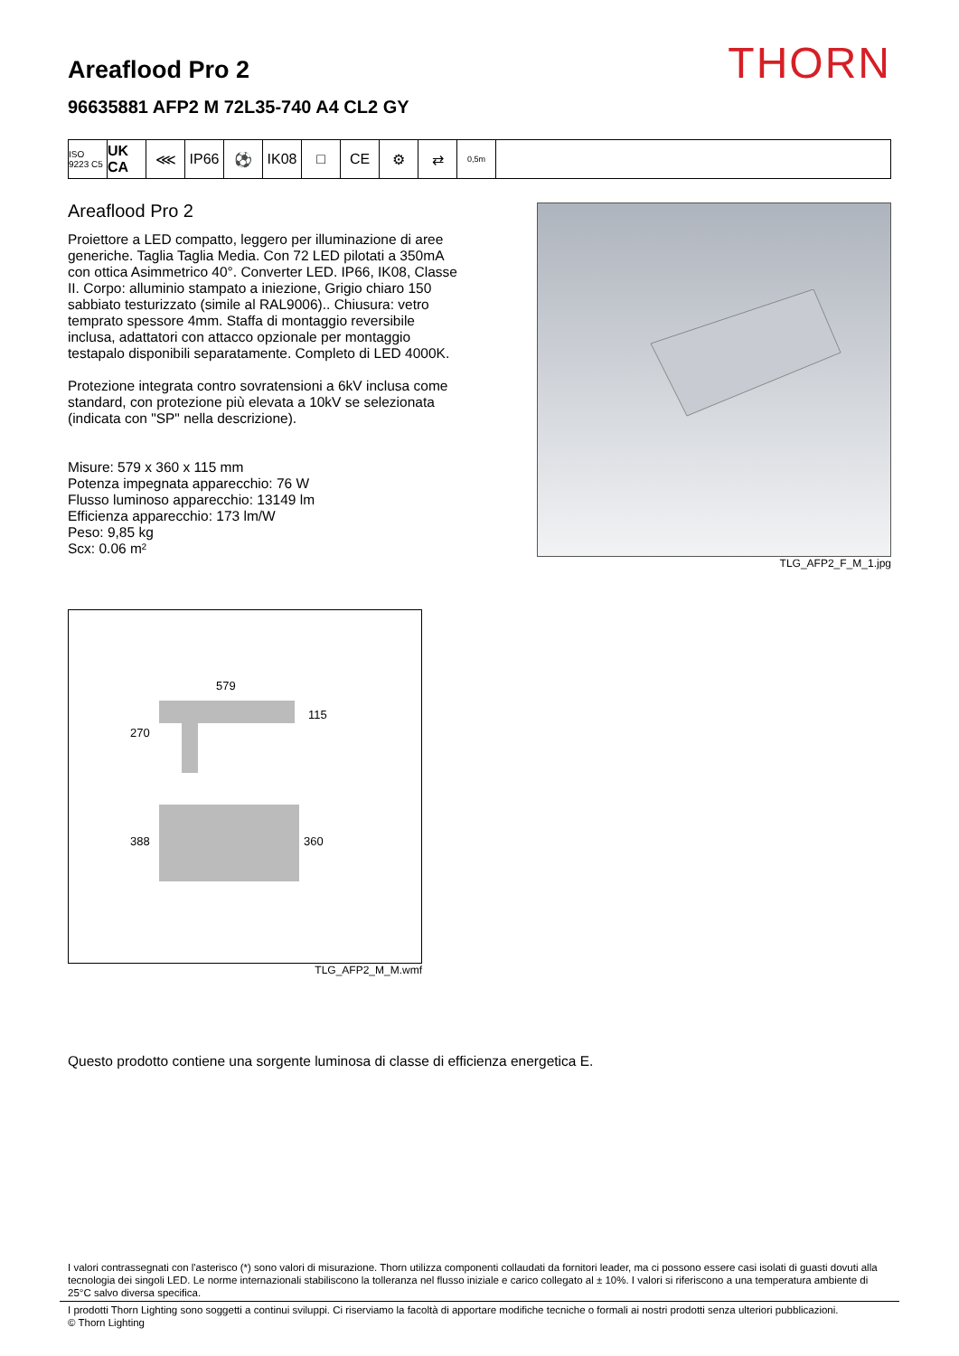THORN
Areaflood Pro 2
96635881 AFP2 M 72L35-740 A4 CL2 GY
ISO 9223 C5
UK CA
⋘ IP66 ⚽ IK08 □ CE ⚙ ⇄
0,5m
Areaflood Pro 2
Proiettore a LED compatto, leggero per illuminazione di aree generiche. Taglia Taglia Media. Con 72 LED pilotati a 350mA con ottica Asimmetrico 40°. Converter LED. IP66, IK08, Classe II. Corpo: alluminio stampato a iniezione, Grigio chiaro 150 sabbiato testurizzato (simile al RAL9006).. Chiusura: vetro temprato spessore 4mm. Staffa di montaggio reversibile inclusa, adattatori con attacco opzionale per montaggio testapalo disponibili separatamente. Completo di LED 4000K.
Protezione integrata contro sovratensioni a 6kV inclusa come standard, con protezione più elevata a 10kV se selezionata (indicata con "SP" nella descrizione).
Misure: 579 x 360 x 115 mm
Potenza impegnata apparecchio: 76 W
Flusso luminoso apparecchio: 13149 lm
Efficienza apparecchio: 173 lm/W
Peso: 9,85 kg
Scx: 0.06 m²
TLG_AFP2_F_M_1.jpg
579
115
270
388
360
TLG_AFP2_M_M.wmf
Questo prodotto contiene una sorgente luminosa di classe di efficienza energetica E.
I valori contrassegnati con l'asterisco (*) sono valori di misurazione. Thorn utilizza componenti collaudati da fornitori leader, ma ci possono essere casi isolati di guasti dovuti alla tecnologia dei singoli LED. Le norme internazionali stabiliscono la tolleranza nel flusso iniziale e carico collegato al ± 10%. I valori si riferiscono a una temperatura ambiente di 25°C salvo diversa specifica.
I prodotti Thorn Lighting sono soggetti a continui sviluppi. Ci riserviamo la facoltà di apportare modifiche tecniche o formali ai nostri prodotti senza ulteriori pubblicazioni.
© Thorn Lighting